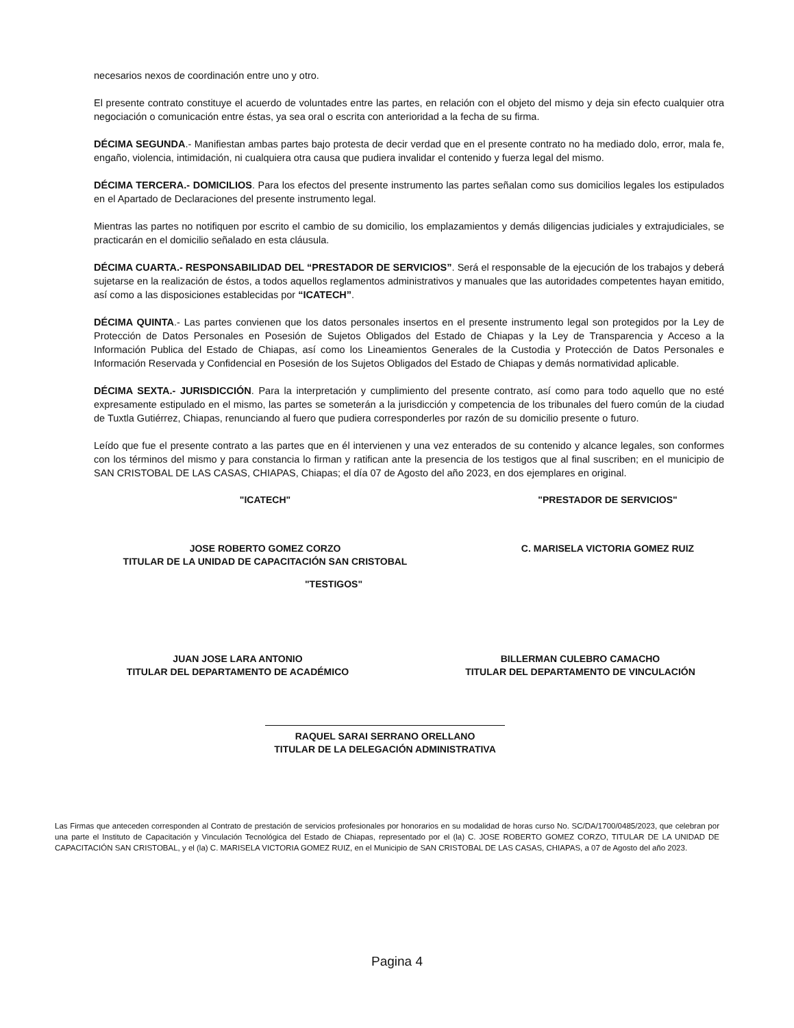necesarios nexos de coordinación entre uno y otro.
El presente contrato constituye el acuerdo de voluntades entre las partes, en relación con el objeto del mismo y deja sin efecto cualquier otra negociación o comunicación entre éstas, ya sea oral o escrita con anterioridad a la fecha de su firma.
DÉCIMA SEGUNDA.- Manifiestan ambas partes bajo protesta de decir verdad que en el presente contrato no ha mediado dolo, error, mala fe, engaño, violencia, intimidación, ni cualquiera otra causa que pudiera invalidar el contenido y fuerza legal del mismo.
DÉCIMA TERCERA.- DOMICILIOS. Para los efectos del presente instrumento las partes señalan como sus domicilios legales los estipulados en el Apartado de Declaraciones del presente instrumento legal.
Mientras las partes no notifiquen por escrito el cambio de su domicilio, los emplazamientos y demás diligencias judiciales y extrajudiciales, se practicarán en el domicilio señalado en esta cláusula.
DÉCIMA CUARTA.- RESPONSABILIDAD DEL “PRESTADOR DE SERVICIOS”. Será el responsable de la ejecución de los trabajos y deberá sujetarse en la realización de éstos, a todos aquellos reglamentos administrativos y manuales que las autoridades competentes hayan emitido, así como a las disposiciones establecidas por “ICATECH”.
DÉCIMA QUINTA.- Las partes convienen que los datos personales insertos en el presente instrumento legal son protegidos por la Ley de Protección de Datos Personales en Posesión de Sujetos Obligados del Estado de Chiapas y la Ley de Transparencia y Acceso a la Información Publica del Estado de Chiapas, así como los Lineamientos Generales de la Custodia y Protección de Datos Personales e Información Reservada y Confidencial en Posesión de los Sujetos Obligados del Estado de Chiapas y demás normatividad aplicable.
DÉCIMA SEXTA.- JURISDICCIÓN. Para la interpretación y cumplimiento del presente contrato, así como para todo aquello que no esté expresamente estipulado en el mismo, las partes se someterán a la jurisdicción y competencia de los tribunales del fuero común de la ciudad de Tuxtla Gutiérrez, Chiapas, renunciando al fuero que pudiera corresponderles por razón de su domicilio presente o futuro.
Leído que fue el presente contrato a las partes que en él intervienen y una vez enterados de su contenido y alcance legales, son conformes con los términos del mismo y para constancia lo firman y ratifican ante la presencia de los testigos que al final suscriben; en el municipio de SAN CRISTOBAL DE LAS CASAS, CHIAPAS, Chiapas; el día 07 de Agosto del año 2023, en dos ejemplares en original.
"ICATECH" "PRESTADOR DE SERVICIOS"
JOSE ROBERTO GOMEZ CORZO
TITULAR DE LA UNIDAD DE CAPACITACIÓN SAN CRISTOBAL
C. MARISELA VICTORIA GOMEZ RUIZ
"TESTIGOS"
JUAN JOSE LARA ANTONIO
TITULAR DEL DEPARTAMENTO DE ACADÉMICO
BILLERMAN CULEBRO CAMACHO
TITULAR DEL DEPARTAMENTO DE VINCULACIÓN
RAQUEL SARAI SERRANO ORELLANO
TITULAR DE LA DELEGACIÓN ADMINISTRATIVA
Las Firmas que anteceden corresponden al Contrato de prestación de servicios profesionales por honorarios en su modalidad de horas curso No. SC/DA/1700/0485/2023, que celebran por una parte el Instituto de Capacitación y Vinculación Tecnológica del Estado de Chiapas, representado por el (la) C. JOSE ROBERTO GOMEZ CORZO, TITULAR DE LA UNIDAD DE CAPACITACIÓN SAN CRISTOBAL, y el (la) C. MARISELA VICTORIA GOMEZ RUIZ, en el Municipio de SAN CRISTOBAL DE LAS CASAS, CHIAPAS, a 07 de Agosto del año 2023.
Pagina 4